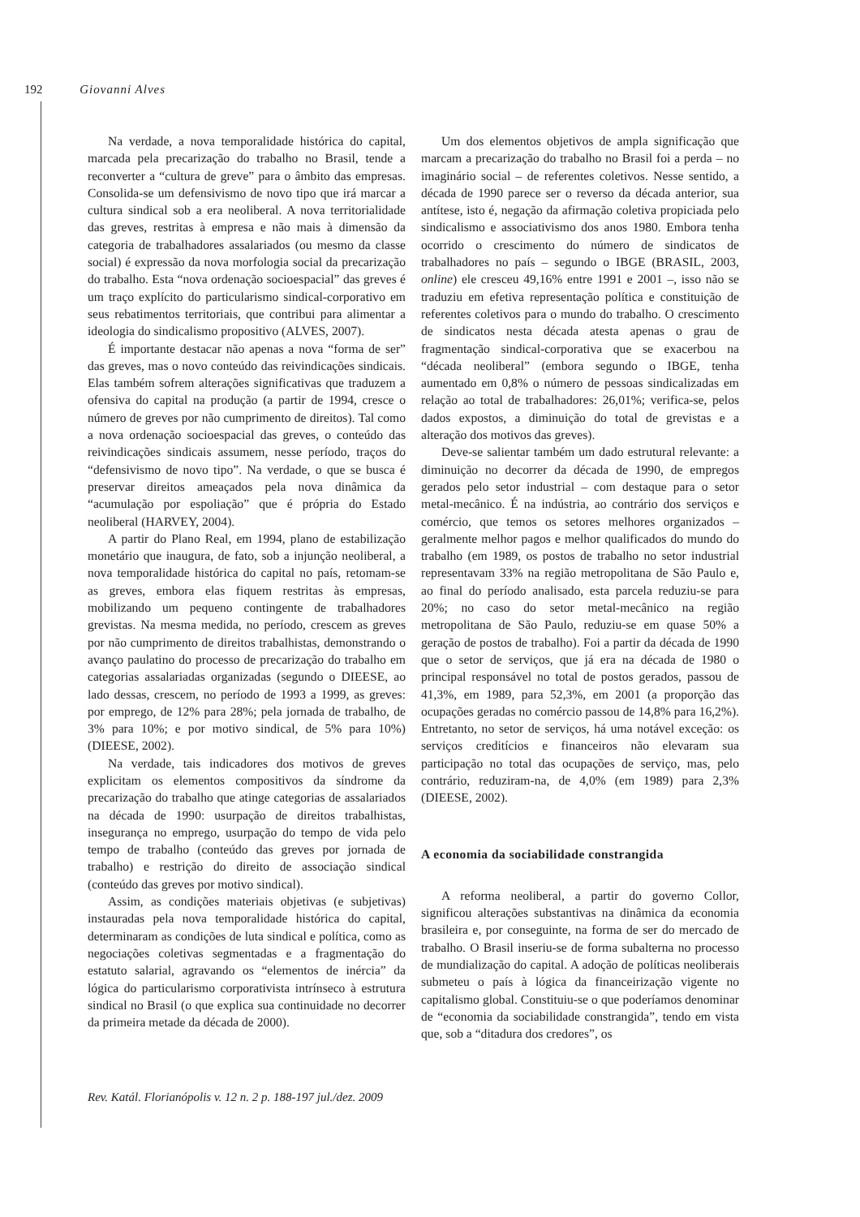192 Giovanni Alves
Na verdade, a nova temporalidade histórica do capital, marcada pela precarização do trabalho no Brasil, tende a reconverter a “cultura de greve” para o âmbito das empresas. Consolida-se um defensivismo de novo tipo que irá marcar a cultura sindical sob a era neoliberal. A nova territorialidade das greves, restritas à empresa e não mais à dimensão da categoria de trabalhadores assalariados (ou mesmo da classe social) é expressão da nova morfologia social da precarização do trabalho. Esta “nova ordenação socioespacial” das greves é um traço explícito do particularismo sindical-corporativo em seus rebatimentos territoriais, que contribui para alimentar a ideologia do sindicalismo propositivo (ALVES, 2007).
É importante destacar não apenas a nova “forma de ser” das greves, mas o novo conteúdo das reivindicações sindicais. Elas também sofrem alterações significativas que traduzem a ofensiva do capital na produção (a partir de 1994, cresce o número de greves por não cumprimento de direitos). Tal como a nova ordenação socioespacial das greves, o conteúdo das reivindicações sindicais assumem, nesse período, traços do “defensivismo de novo tipo”. Na verdade, o que se busca é preservar direitos ameaçados pela nova dinâmica da “acumulação por espoliação” que é própria do Estado neoliberal (HARVEY, 2004).
A partir do Plano Real, em 1994, plano de estabilização monetário que inaugura, de fato, sob a injunção neoliberal, a nova temporalidade histórica do capital no país, retomam-se as greves, embora elas fiquem restritas às empresas, mobilizando um pequeno contingente de trabalhadores grevistas. Na mesma medida, no período, crescem as greves por não cumprimento de direitos trabalhistas, demonstrando o avanço paulatino do processo de precarização do trabalho em categorias assalariadas organizadas (segundo o DIEESE, ao lado dessas, crescem, no período de 1993 a 1999, as greves: por emprego, de 12% para 28%; pela jornada de trabalho, de 3% para 10%; e por motivo sindical, de 5% para 10%) (DIEESE, 2002).
Na verdade, tais indicadores dos motivos de greves explicitam os elementos compositivos da síndrome da precarização do trabalho que atinge categorias de assalariados na década de 1990: usurpação de direitos trabalhistas, insegurança no emprego, usurpação do tempo de vida pelo tempo de trabalho (conteúdo das greves por jornada de trabalho) e restrição do direito de associação sindical (conteúdo das greves por motivo sindical).
Assim, as condições materiais objetivas (e subjetivas) instauradas pela nova temporalidade histórica do capital, determinaram as condições de luta sindical e política, como as negociações coletivas segmentadas e a fragmentação do estatuto salarial, agravando os “elementos de inércia” da lógica do particularismo corporativista intrínseco à estrutura sindical no Brasil (o que explica sua continuidade no decorrer da primeira metade da década de 2000).
Um dos elementos objetivos de ampla significação que marcam a precarização do trabalho no Brasil foi a perda – no imaginário social – de referentes coletivos. Nesse sentido, a década de 1990 parece ser o reverso da década anterior, sua antítese, isto é, negação da afirmação coletiva propiciada pelo sindicalismo e associativismo dos anos 1980. Embora tenha ocorrido o crescimento do número de sindicatos de trabalhadores no país – segundo o IBGE (BRASIL, 2003, online) ele cresceu 49,16% entre 1991 e 2001 –, isso não se traduziu em efetiva representação política e constituição de referentes coletivos para o mundo do trabalho. O crescimento de sindicatos nesta década atesta apenas o grau de fragmentação sindical-corporativa que se exacerbou na “década neoliberal” (embora segundo o IBGE, tenha aumentado em 0,8% o número de pessoas sindicalizadas em relação ao total de trabalhadores: 26,01%; verifica-se, pelos dados expostos, a diminuição do total de grevistas e a alteração dos motivos das greves).
Deve-se salientar também um dado estrutural relevante: a diminuição no decorrer da década de 1990, de empregos gerados pelo setor industrial – com destaque para o setor metal-mecânico. É na indústria, ao contrário dos serviços e comércio, que temos os setores melhores organizados – geralmente melhor pagos e melhor qualificados do mundo do trabalho (em 1989, os postos de trabalho no setor industrial representavam 33% na região metropolitana de São Paulo e, ao final do período analisado, esta parcela reduziu-se para 20%; no caso do setor metal-mecânico na região metropolitana de São Paulo, reduziu-se em quase 50% a geração de postos de trabalho). Foi a partir da década de 1990 que o setor de serviços, que já era na década de 1980 o principal responsável no total de postos gerados, passou de 41,3%, em 1989, para 52,3%, em 2001 (a proporção das ocupações geradas no comércio passou de 14,8% para 16,2%). Entretanto, no setor de serviços, há uma notável exceção: os serviços creditícios e financeiros não elevaram sua participação no total das ocupações de serviço, mas, pelo contrário, reduziram-na, de 4,0% (em 1989) para 2,3% (DIEESE, 2002).
A economia da sociabilidade constrangida
A reforma neoliberal, a partir do governo Collor, significou alterações substantivas na dinâmica da economia brasileira e, por conseguinte, na forma de ser do mercado de trabalho. O Brasil inseriu-se de forma subalterna no processo de mundialização do capital. A adoção de políticas neoliberais submeteu o país à lógica da financeirização vigente no capitalismo global. Constituiu-se o que poderíamos denominar de “economia da sociabilidade constrangida”, tendo em vista que, sob a “ditadura dos credores”, os
Rev. Katál. Florianópolis v. 12 n. 2 p. 188-197 jul./dez. 2009